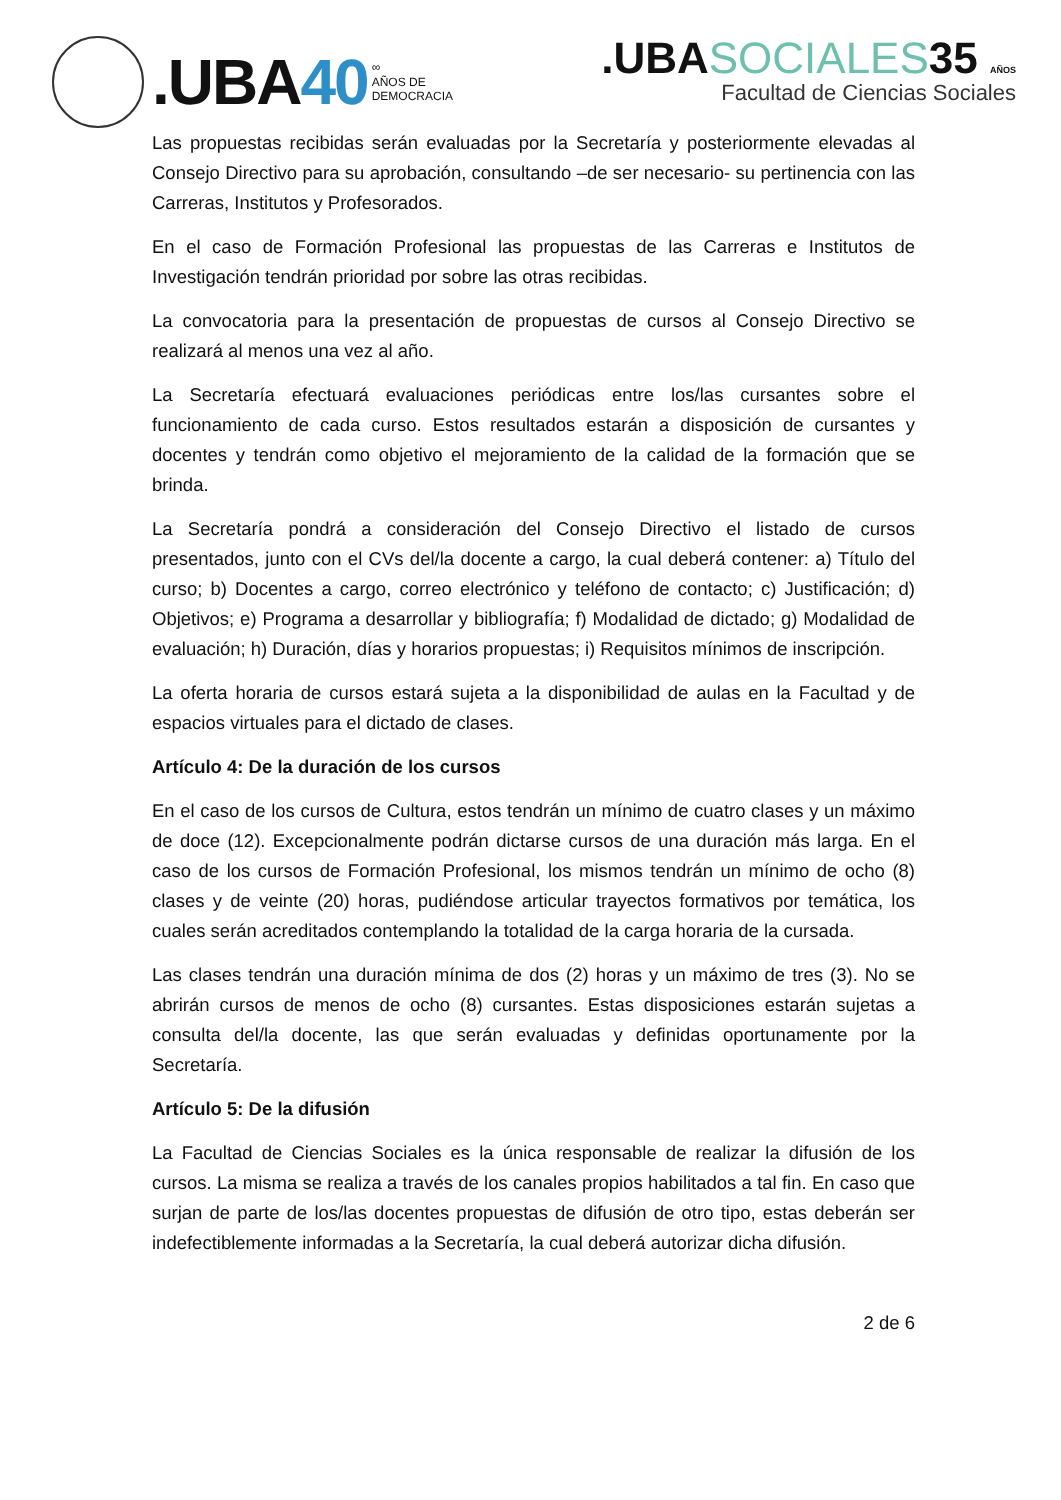.UBA40
∞
AÑOS DE
DEMOCRACIA
.UBASOCIALES35 AÑOS
Facultad de Ciencias Sociales
Las propuestas recibidas serán evaluadas por la Secretaría y posteriormente elevadas al Consejo Directivo para su aprobación, consultando –de ser necesario- su pertinencia con las Carreras, Institutos y Profesorados.
En el caso de Formación Profesional las propuestas de las Carreras e Institutos de Investigación tendrán prioridad por sobre las otras recibidas.
La convocatoria para la presentación de propuestas de cursos al Consejo Directivo se realizará al menos una vez al año.
La Secretaría efectuará evaluaciones periódicas entre los/las cursantes sobre el funcionamiento de cada curso. Estos resultados estarán a disposición de cursantes y docentes y tendrán como objetivo el mejoramiento de la calidad de la formación que se brinda.
La Secretaría pondrá a consideración del Consejo Directivo el listado de cursos presentados, junto con el CVs del/la docente a cargo, la cual deberá contener: a) Título del curso; b) Docentes a cargo, correo electrónico y teléfono de contacto; c) Justificación; d) Objetivos; e) Programa a desarrollar y bibliografía; f) Modalidad de dictado; g) Modalidad de evaluación; h) Duración, días y horarios propuestas; i) Requisitos mínimos de inscripción.
La oferta horaria de cursos estará sujeta a la disponibilidad de aulas en la Facultad y de espacios virtuales para el dictado de clases.
Artículo 4: De la duración de los cursos
En el caso de los cursos de Cultura, estos tendrán un mínimo de cuatro clases y un máximo de doce (12). Excepcionalmente podrán dictarse cursos de una duración más larga. En el caso de los cursos de Formación Profesional, los mismos tendrán un mínimo de ocho (8) clases y de veinte (20) horas, pudiéndose articular trayectos formativos por temática, los cuales serán acreditados contemplando la totalidad de la carga horaria de la cursada.
Las clases tendrán una duración mínima de dos (2) horas y un máximo de tres (3). No se abrirán cursos de menos de ocho (8) cursantes. Estas disposiciones estarán sujetas a consulta del/la docente, las que serán evaluadas y definidas oportunamente por la Secretaría.
Artículo 5: De la difusión
La Facultad de Ciencias Sociales es la única responsable de realizar la difusión de los cursos. La misma se realiza a través de los canales propios habilitados a tal fin. En caso que surjan de parte de los/las docentes propuestas de difusión de otro tipo, estas deberán ser indefectiblemente informadas a la Secretaría, la cual deberá autorizar dicha difusión.
2 de 6